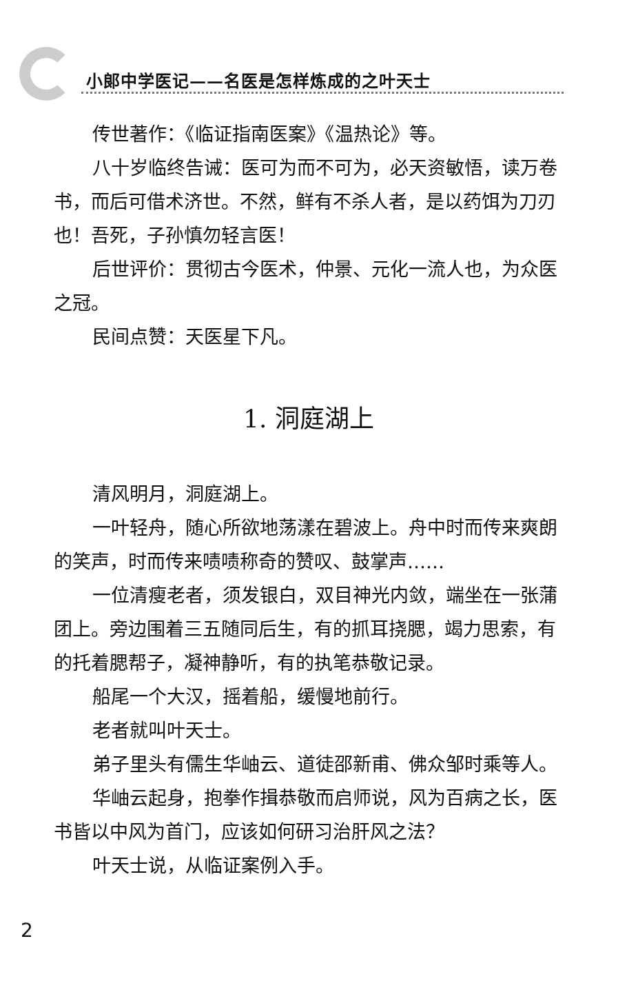小郎中学医记——名医是怎样炼成的之叶天士
传世著作：《临证指南医案》《温热论》等。
八十岁临终告诫：医可为而不可为，必天资敏悟，读万卷书，而后可借术济世。不然，鲜有不杀人者，是以药饵为刀刃也！吾死，子孙慎勿轻言医！
后世评价：贯彻古今医术，仲景、元化一流人也，为众医之冠。
民间点赞：天医星下凡。
1. 洞庭湖上
清风明月，洞庭湖上。
一叶轻舟，随心所欲地荡漾在碧波上。舟中时而传来爽朗的笑声，时而传来啧啧称奇的赞叹、鼓掌声……
一位清瘦老者，须发银白，双目神光内敛，端坐在一张蒲团上。旁边围着三五随同后生，有的抓耳挠腮，竭力思索，有的托着腮帮子，凝神静听，有的执笔恭敬记录。
船尾一个大汉，摇着船，缓慢地前行。
老者就叫叶天士。
弟子里头有儒生华岫云、道徒邵新甫、佛众邹时乘等人。
华岫云起身，抱拳作揖恭敬而启师说，风为百病之长，医书皆以中风为首门，应该如何研习治肝风之法？
叶天士说，从临证案例入手。
2